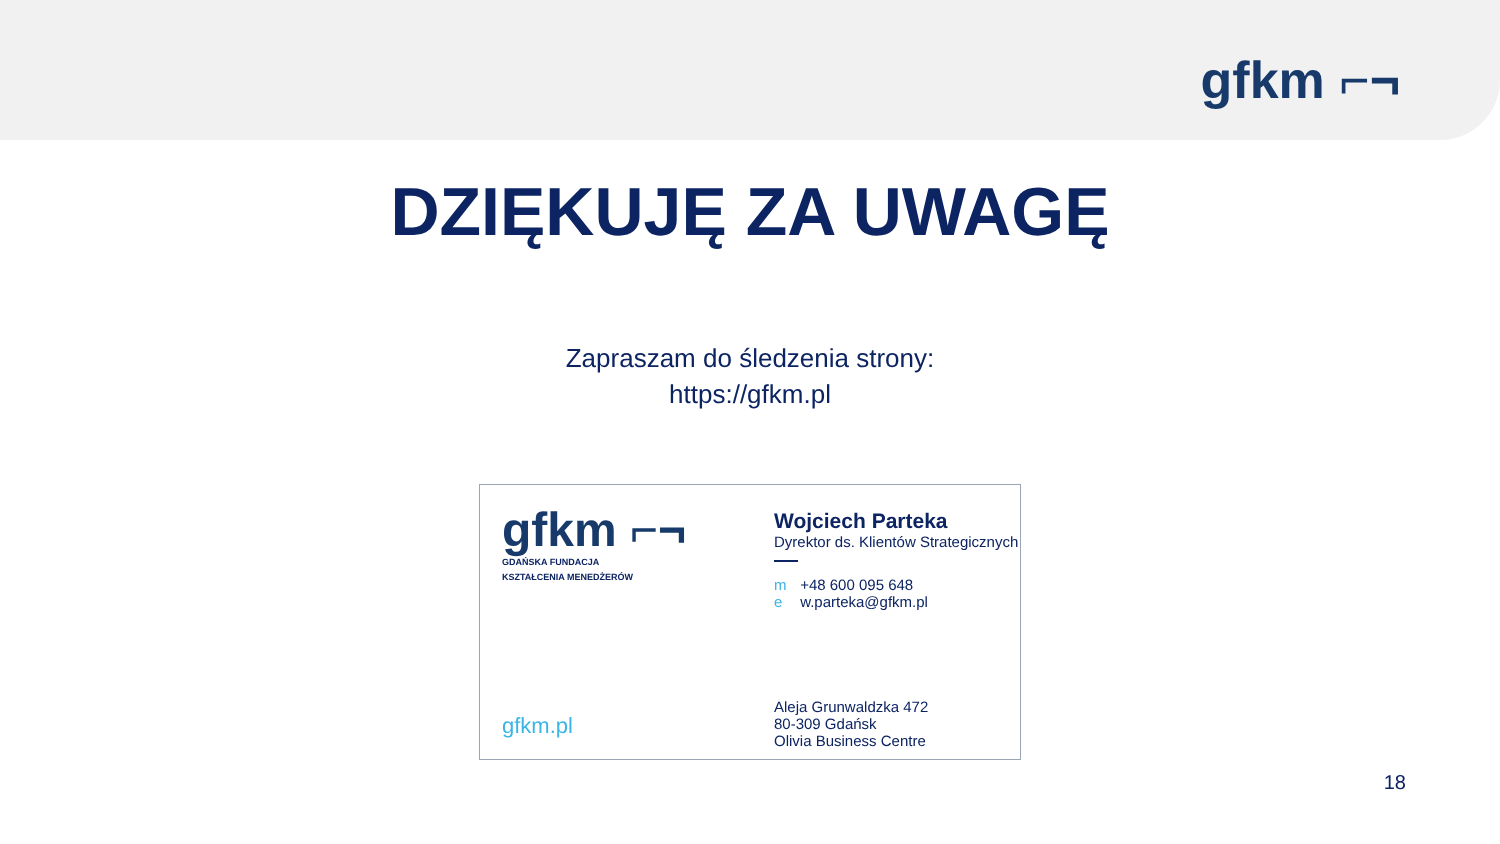gfkm ⌐¬
DZIĘKUJĘ ZA UWAGĘ
Zapraszam do śledzenia strony:
https://gfkm.pl
gfkm ⌐¬
GDAŃSKA FUNDACJA
KSZTAŁCENIA MENEDŻERÓW
gfkm.pl
Wojciech Parteka
Dyrektor ds. Klientów Strategicznych
m +48 600 095 648
e w.parteka@gfkm.pl
Aleja Grunwaldzka 472
80-309 Gdańsk
Olivia Business Centre
18